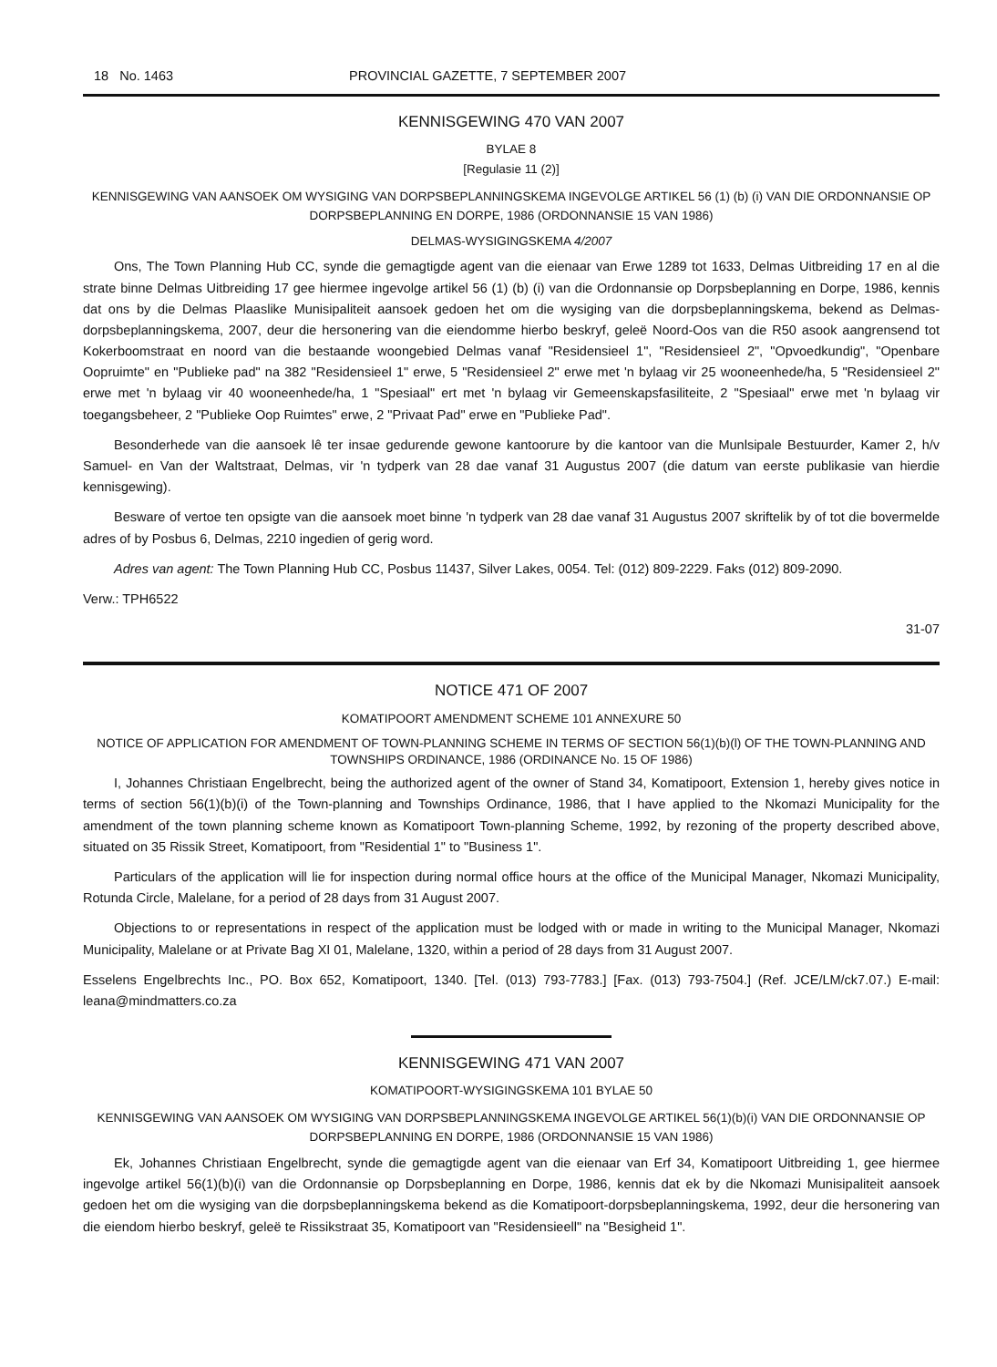18 No. 1463 PROVINCIAL GAZETTE, 7 SEPTEMBER 2007
KENNISGEWING 470 VAN 2007
BYLAE 8
[Regulasie 11 (2)]
KENNISGEWING VAN AANSOEK OM WYSIGING VAN DORPSBEPLANNINGSKEMA INGEVOLGE ARTIKEL 56 (1) (b) (i) VAN DIE ORDONNANSIE OP DORPSBEPLANNING EN DORPE, 1986 (ORDONNANSIE 15 VAN 1986)
DELMAS-WYSIGINGSKEMA 4/2007
Ons, The Town Planning Hub CC, synde die gemagtigde agent van die eienaar van Erwe 1289 tot 1633, Delmas Uitbreiding 17 en al die strate binne Delmas Uitbreiding 17 gee hiermee ingevolge artikel 56 (1) (b) (i) van die Ordonnansie op Dorpsbeplanning en Dorpe, 1986, kennis dat ons by die Delmas Plaaslike Munisipaliteit aansoek gedoen het om die wysiging van die dorpsbeplanningskema, bekend as Delmas-dorpsbeplanningskema, 2007, deur die hersonering van die eiendomme hierbo beskryf, geleë Noord-Oos van die R50 asook aangrensend tot Kokerboomstraat en noord van die bestaande woongebied Delmas vanaf "Residensieel 1", "Residensieel 2", "Opvoedkundig", "Openbare Oopruimte" en "Publieke pad" na 382 "Residensieel 1" erwe, 5 "Residensieel 2" erwe met 'n bylaag vir 25 wooneenhede/ha, 5 "Residensieel 2" erwe met 'n bylaag vir 40 wooneenhede/ha, 1 "Spesiaal" ert met 'n bylaag vir Gemeenskapsfasiliteite, 2 "Spesiaal" erwe met 'n bylaag vir toegangsbeheer, 2 "Publieke Oop Ruimtes" erwe, 2 "Privaat Pad" erwe en "Publieke Pad".
Besonderhede van die aansoek lê ter insae gedurende gewone kantoorure by die kantoor van die Munlsipale Bestuurder, Kamer 2, h/v Samuel- en Van der Waltstraat, Delmas, vir 'n tydperk van 28 dae vanaf 31 Augustus 2007 (die datum van eerste publikasie van hierdie kennisgewing).
Besware of vertoe ten opsigte van die aansoek moet binne 'n tydperk van 28 dae vanaf 31 Augustus 2007 skriftelik by of tot die bovermelde adres of by Posbus 6, Delmas, 2210 ingedien of gerig word.
Adres van agent: The Town Planning Hub CC, Posbus 11437, Silver Lakes, 0054. Tel: (012) 809-2229. Faks (012) 809-2090.
Verw.: TPH6522
31-07
NOTICE 471 OF 2007
KOMATIPOORT AMENDMENT SCHEME 101 ANNEXURE 50
NOTICE OF APPLICATION FOR AMENDMENT OF TOWN-PLANNING SCHEME IN TERMS OF SECTION 56(1)(b)(l) OF THE TOWN-PLANNING AND TOWNSHIPS ORDINANCE, 1986 (ORDINANCE No. 15 OF 1986)
I, Johannes Christiaan Engelbrecht, being the authorized agent of the owner of Stand 34, Komatipoort, Extension 1, hereby gives notice in terms of section 56(1)(b)(i) of the Town-planning and Townships Ordinance, 1986, that I have applied to the Nkomazi Municipality for the amendment of the town planning scheme known as Komatipoort Town-planning Scheme, 1992, by rezoning of the property described above, situated on 35 Rissik Street, Komatipoort, from "Residential 1" to "Business 1".
Particulars of the application will lie for inspection during normal office hours at the office of the Municipal Manager, Nkomazi Municipality, Rotunda Circle, Malelane, for a period of 28 days from 31 August 2007.
Objections to or representations in respect of the application must be lodged with or made in writing to the Municipal Manager, Nkomazi Municipality, Malelane or at Private Bag XI 01, Malelane, 1320, within a period of 28 days from 31 August 2007.
Esselens Engelbrechts Inc., PO. Box 652, Komatipoort, 1340. [Tel. (013) 793-7783.] [Fax. (013) 793-7504.] (Ref. JCE/LM/ck7.07.) E-mail: leana@mindmatters.co.za
KENNISGEWING 471 VAN 2007
KOMATIPOORT-WYSIGINGSKEMA 101 BYLAE 50
KENNISGEWING VAN AANSOEK OM WYSIGING VAN DORPSBEPLANNINGSKEMA INGEVOLGE ARTIKEL 56(1)(b)(i) VAN DIE ORDONNANSIE OP DORPSBEPLANNING EN DORPE, 1986 (ORDONNANSIE 15 VAN 1986)
Ek, Johannes Christiaan Engelbrecht, synde die gemagtigde agent van die eienaar van Erf 34, Komatipoort Uitbreiding 1, gee hiermee ingevolge artikel 56(1)(b)(i) van die Ordonnansie op Dorpsbeplanning en Dorpe, 1986, kennis dat ek by die Nkomazi Munisipaliteit aansoek gedoen het om die wysiging van die dorpsbeplanningskema bekend as die Komatipoort-dorpsbeplanningskema, 1992, deur die hersonering van die eiendom hierbo beskryf, geleë te Rissikstraat 35, Komatipoort van "Residensieell" na "Besigheid 1".